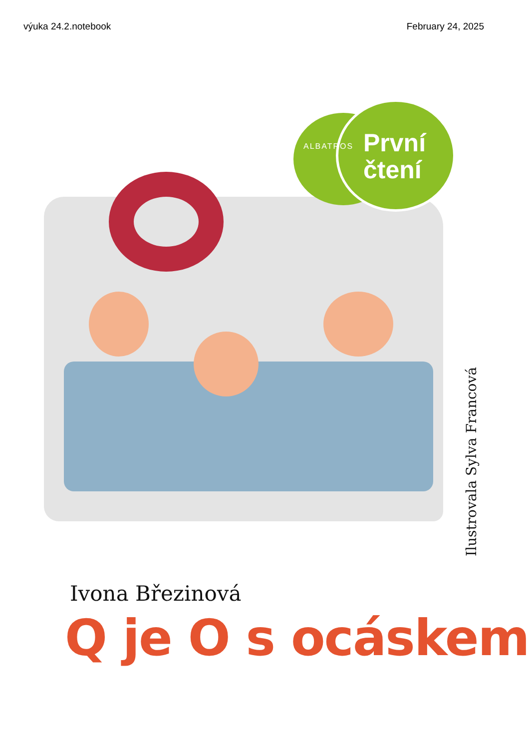výuka 24.2.notebook February 24, 2025
ALBATROS
První
čtení
Ilustrovala Sylva Francová
Ivona Březinová
Q je O s ocáskem